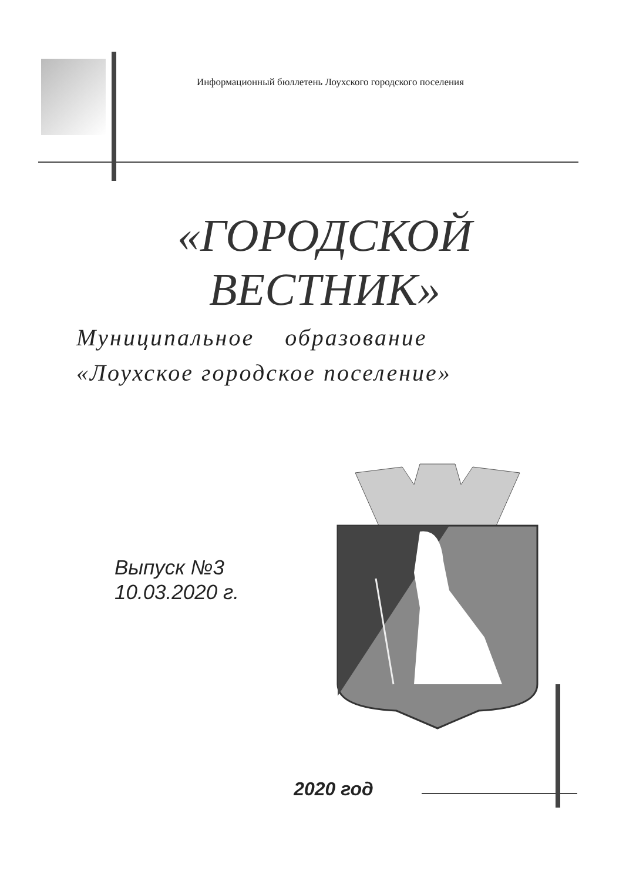Информационный бюллетень Лоухского городского поселения
«ГОРОДСКОЙ
ВЕСТНИК»
Муниципальное образование
«Лоухское городское поселение»
Выпуск №3
10.03.2020 г.
2020 год